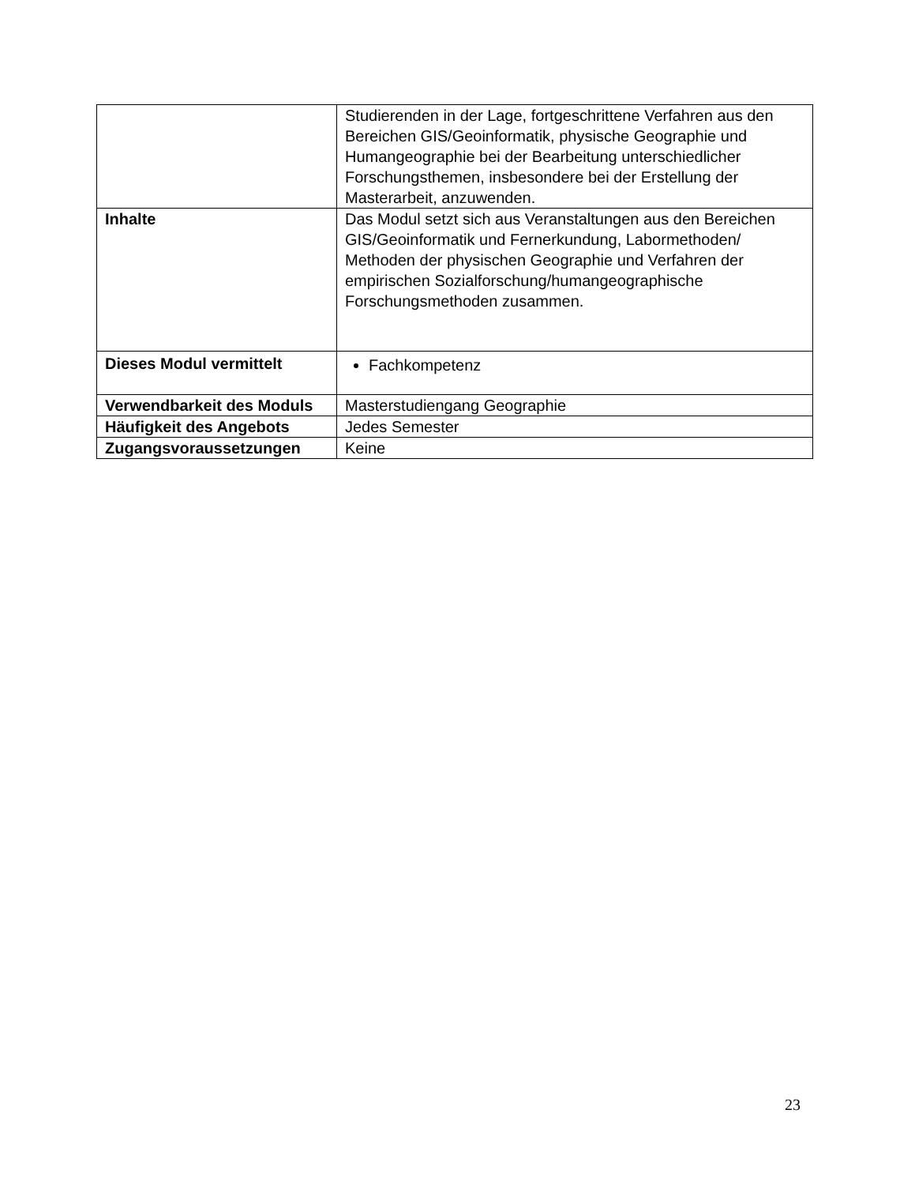| | Studierenden in der Lage, fortgeschrittene Verfahren aus den Bereichen GIS/Geoinformatik, physische Geographie und Humangeographie bei der Bearbeitung unterschiedlicher Forschungsthemen, insbesondere bei der Erstellung der Masterarbeit, anzuwenden. |
| Inhalte | Das Modul setzt sich aus Veranstaltungen aus den Bereichen GIS/Geoinformatik und Fernerkundung, Labormethoden/ Methoden der physischen Geographie und Verfahren der empirischen Sozialforschung/humangeographische Forschungsmethoden zusammen. |
| Dieses Modul vermittelt | Fachkompetenz |
| Verwendbarkeit des Moduls | Masterstudiengang Geographie |
| Häufigkeit des Angebots | Jedes Semester |
| Zugangsvoraussetzungen | Keine |
23